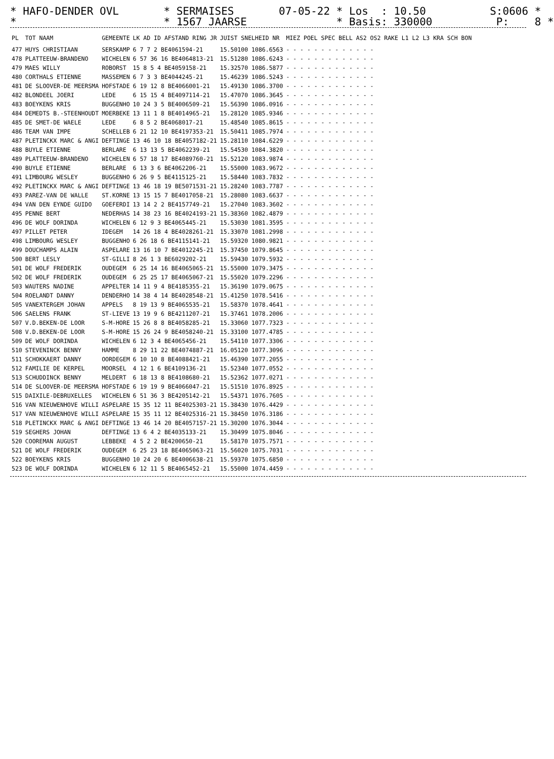* HAFO-DENDER OVL * SERMAISES 07-05-22 * Los : 10.50 S:0606 * * * 1567 JAARSE * Basis: 330000 P: 8 *
| PL | TOT NAAM | GEMEENTE | LK AD ID AFSTAND RING JR | JUIST SNELHEID NR | MIEZ POEL SPEC BELL AS2 OS2 RAKE L1 L2 L3 KRA SCH BON |
| --- | --- | --- | --- | --- | --- |
| 477 | HUYS CHRISTIAAN | SERSKAMP | 6 7 7 2 BE4061594-21 | 15.50100 1086.6563 | - - - - - - - - - - - - - |
| 478 | PLATTEEUW-BRANDENO | WICHELEN | 6 57 36 16 BE4064813-21 | 15.51280 1086.6243 | - - - - - - - - - - - - - |
| 479 | MAES WILLY | ROBORST | 15 8 5 4 BE4059158-21 | 15.32570 1086.5877 | - - - - - - - - - - - - - |
| 480 | CORTHALS ETIENNE | MASSEMEN | 6 7 3 3 BE4044245-21 | 15.46239 1086.5243 | - - - - - - - - - - - - - |
| 481 | DE SLOOVER-DE MEERSMA | HOFSTADE | 6 19 12 8 BE4066001-21 | 15.49130 1086.3700 | - - - - - - - - - - - - - |
| 482 | BLONDEEL JOERI | LEDE | 6 15 15 4 BE4097114-21 | 15.47070 1086.3645 | - - - - - - - - - - - - - |
| 483 | BOEYKENS KRIS | BUGGENHO | 10 24 3 5 BE4006509-21 | 15.56390 1086.0916 | - - - - - - - - - - - - - |
| 484 | DEMEDTS B.-STEENHOUDT | MOERBEKE | 13 11 1 8 BE4014965-21 | 15.28120 1085.9346 | - - - - - - - - - - - - - |
| 485 | DE SMET-DE WAELE | LEDE | 6 8 5 2 BE4068017-21 | 15.48540 1085.8615 | - - - - - - - - - - - - - |
| 486 | TEAM VAN IMPE | SCHELLEB | 6 21 12 10 BE4197353-21 | 15.50411 1085.7974 | - - - - - - - - - - - - - |
| 487 | PLETINCKX MARC & ANGI | DEFTINGE | 13 46 10 18 BE4057182-21 | 15.28110 1084.6229 | - - - - - - - - - - - - - |
| 488 | BUYLE ETIENNE | BERLARE | 6 13 13 5 BE4062239-21 | 15.54530 1084.3820 | - - - - - - - - - - - - - |
| 489 | PLATTEEUW-BRANDENO | WICHELEN | 6 57 18 17 BE4089760-21 | 15.52120 1083.9874 | - - - - - - - - - - - - - |
| 490 | BUYLE ETIENNE | BERLARE | 6 13 3 6 BE4062206-21 | 15.55000 1083.9672 | - - - - - - - - - - - - - |
| 491 | LIMBOURG WESLEY | BUGGENHO | 6 26 9 5 BE4115125-21 | 15.58440 1083.7832 | - - - - - - - - - - - - - |
| 492 | PLETINCKX MARC & ANGI | DEFTINGE | 13 46 18 19 BE5071531-21 | 15.28240 1083.7787 | - - - - - - - - - - - - - |
| 493 | PAREZ-VAN DE WALLE | ST.KORNE | 13 15 15 7 BE4017058-21 | 15.28080 1083.6637 | - - - - - - - - - - - - - |
| 494 | VAN DEN EYNDE GUIDO | GOEFERDI | 13 14 2 2 BE4157749-21 | 15.27040 1083.3602 | - - - - - - - - - - - - - |
| 495 | PENNE BERT | NEDERHAS | 14 38 23 16 BE4024193-21 | 15.38360 1082.4879 | - - - - - - - - - - - - - |
| 496 | DE WOLF DORINDA | WICHELEN | 6 12 9 3 BE4065445-21 | 15.53030 1081.3595 | - - - - - - - - - - - - - |
| 497 | PILLET PETER | IDEGEM | 14 26 18 4 BE4028261-21 | 15.33070 1081.2998 | - - - - - - - - - - - - - |
| 498 | LIMBOURG WESLEY | BUGGENHO | 6 26 18 6 BE4115141-21 | 15.59320 1080.9821 | - - - - - - - - - - - - - |
| 499 | DOUCHAMPS ALAIN | ASPELARE | 13 16 10 7 BE4012245-21 | 15.37450 1079.8645 | - - - - - - - - - - - - - |
| 500 | BERT LESLY | ST-GILLI | 8 26 1 3 BE6029202-21 | 15.59430 1079.5932 | - - - - - - - - - - - - - |
| 501 | DE WOLF FREDERIK | OUDEGEM | 6 25 14 16 BE4065065-21 | 15.55000 1079.3475 | - - - - - - - - - - - - - |
| 502 | DE WOLF FREDERIK | OUDEGEM | 6 25 25 17 BE4065067-21 | 15.55020 1079.2296 | - - - - - - - - - - - - - |
| 503 | WAUTERS NADINE | APPELTER | 14 11 9 4 BE4185355-21 | 15.36190 1079.0675 | - - - - - - - - - - - - - |
| 504 | ROELANDT DANNY | DENDERHO | 14 38 4 14 BE4028548-21 | 15.41250 1078.5416 | - - - - - - - - - - - - - |
| 505 | VANEXTERGEM JOHAN | APPELS | 8 19 13 9 BE4065535-21 | 15.58370 1078.4641 | - - - - - - - - - - - - - |
| 506 | SAELENS FRANK | ST-LIEVE | 13 19 9 6 BE4211207-21 | 15.37461 1078.2006 | - - - - - - - - - - - - - |
| 507 | V.D.BEKEN-DE LOOR | S-M-HORE | 15 26 8 8 BE4058285-21 | 15.33060 1077.7323 | - - - - - - - - - - - - - |
| 508 | V.D.BEKEN-DE LOOR | S-M-HORE | 15 26 24 9 BE4058240-21 | 15.33100 1077.4785 | - - - - - - - - - - - - - |
| 509 | DE WOLF DORINDA | WICHELEN | 6 12 3 4 BE4065456-21 | 15.54110 1077.3306 | - - - - - - - - - - - - - |
| 510 | STEVENINCK BENNY | HAMME | 8 29 11 22 BE4074887-21 | 16.05120 1077.3096 | - - - - - - - - - - - - - |
| 511 | SCHOKKAERT DANNY | OORDEGEM | 6 10 10 8 BE4088421-21 | 15.46390 1077.2055 | - - - - - - - - - - - - - |
| 512 | FAMILIE DE KERPEL | MOORSEL | 4 12 1 6 BE4109136-21 | 15.52340 1077.0552 | - - - - - - - - - - - - - |
| 513 | SCHUDDINCK BENNY | MELDERT | 6 18 13 8 BE4108680-21 | 15.52362 1077.0271 | - - - - - - - - - - - - - |
| 514 | DE SLOOVER-DE MEERSMA | HOFSTADE | 6 19 19 9 BE4066047-21 | 15.51510 1076.8925 | - - - - - - - - - - - - - |
| 515 | DAIXILE-DEBRUXELLES | WICHELEN | 6 51 36 3 BE4205142-21 | 15.54371 1076.7605 | - - - - - - - - - - - - - |
| 516 | VAN NIEUWENHOVE WILLI | ASPELARE | 15 35 12 11 BE4025303-21 | 15.38430 1076.4429 | - - - - - - - - - - - - - |
| 517 | VAN NIEUWENHOVE WILLI | ASPELARE | 15 35 11 12 BE4025316-21 | 15.38450 1076.3186 | - - - - - - - - - - - - - |
| 518 | PLETINCKX MARC & ANGI | DEFTINGE | 13 46 14 20 BE4057157-21 | 15.30200 1076.3044 | - - - - - - - - - - - - - |
| 519 | SEGHERS JOHAN | DEFTINGE | 13 6 4 2 BE4035133-21 | 15.30499 1075.8046 | - - - - - - - - - - - - - |
| 520 | COOREMAN AUGUST | LEBBEKE | 4 5 2 2 BE4200650-21 | 15.58170 1075.7571 | - - - - - - - - - - - - - |
| 521 | DE WOLF FREDERIK | OUDEGEM | 6 25 23 18 BE4065063-21 | 15.56020 1075.7031 | - - - - - - - - - - - - - |
| 522 | BOEYKENS KRIS | BUGGENHO | 10 24 20 6 BE4006638-21 | 15.59370 1075.6850 | - - - - - - - - - - - - - |
| 523 | DE WOLF DORINDA | WICHELEN | 6 12 11 5 BE4065452-21 | 15.55000 1074.4459 | - - - - - - - - - - - - - |